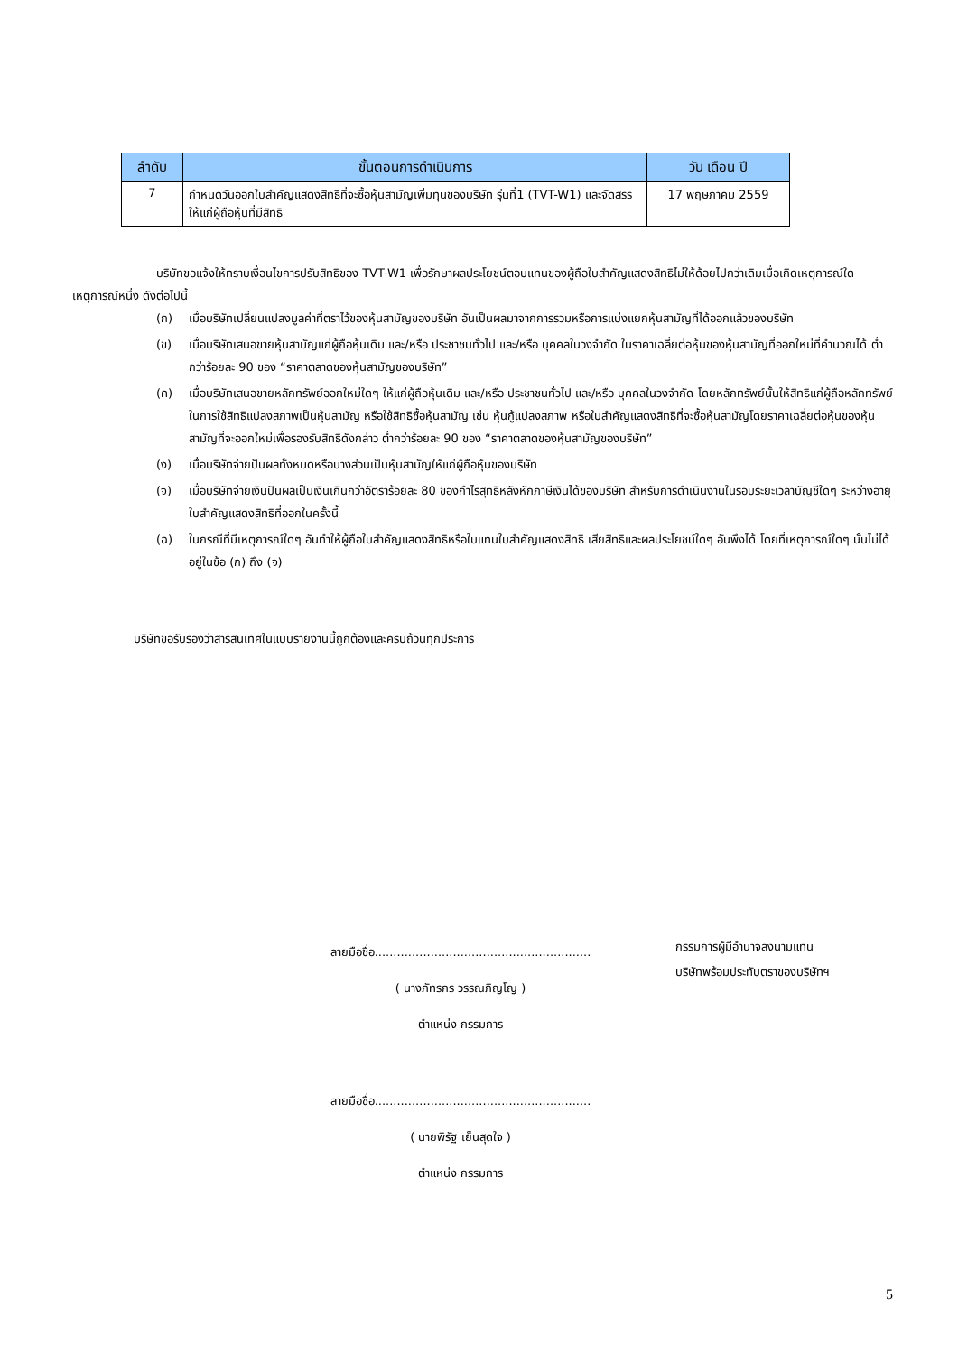| ลำดับ | ขั้นตอนการดำเนินการ | วัน เดือน ปี |
| --- | --- | --- |
| 7 | กำหนดวันออกใบสำคัญแสดงสิทธิที่จะซื้อหุ้นสามัญเพิ่มทุนของบริษัท รุ่นที่1 (TVT-W1) และจัดสรรให้แก่ผู้ถือหุ้นที่มีสิทธิ | 17 พฤษภาคม 2559 |
บริษัทขอแจ้งให้ทราบเงื่อนไขการปรับสิทธิของ TVT-W1 เพื่อรักษาผลประโยชน์ตอบแทนของผู้ถือใบสำคัญแสดงสิทธิไม่ให้ด้อยไปกว่าเดิมเมื่อเกิดเหตุการณ์ใดเหตุการณ์หนึ่ง ดังต่อไปนี้
(ก) เมื่อบริษัทเปลี่ยนแปลงมูลค่าที่ตราไว้ของหุ้นสามัญของบริษัท อันเป็นผลมาจากการรวมหรือการแบ่งแยกหุ้นสามัญที่ได้ออกแล้วของบริษัท
(ข) เมื่อบริษัทเสนอขายหุ้นสามัญแก่ผู้ถือหุ้นเดิม และ/หรือ ประชาชนทั่วไป และ/หรือ บุคคลในวงจำกัด ในราคาเฉลี่ยต่อหุ้นของหุ้นสามัญที่ออกใหม่ที่คำนวณได้ ต่ำกว่าร้อยละ 90 ของ “ราคาตลาดของหุ้นสามัญของบริษัท”
(ค) เมื่อบริษัทเสนอขายหลักทรัพย์ออกใหม่ใดๆ ให้แก่ผู้ถือหุ้นเดิม และ/หรือ ประชาชนทั่วไป และ/หรือ บุคคลในวงจำกัด โดยหลักทรัพย์นั้นให้สิทธิแก่ผู้ถือหลักทรัพย์ในการใช้สิทธิแปลงสภาพเป็นหุ้นสามัญ หรือใช้สิทธิซื้อหุ้นสามัญ เช่น หุ้นกู้แปลงสภาพ หรือใบสำคัญแสดงสิทธิที่จะซื้อหุ้นสามัญโดยราคาเฉลี่ยต่อหุ้นของหุ้นสามัญที่จะออกใหม่เพื่อรองรับสิทธิดังกล่าว ต่ำกว่าร้อยละ 90 ของ “ราคาตลาดของหุ้นสามัญของบริษัท”
(ง) เมื่อบริษัทจ่ายปันผลทั้งหมดหรือบางส่วนเป็นหุ้นสามัญให้แก่ผู้ถือหุ้นของบริษัท
(จ) เมื่อบริษัทจ่ายเงินปันผลเป็นเงินเกินกว่าอัตราร้อยละ 80 ของกำไรสุทธิหลังหักภาษีเงินได้ของบริษัท สำหรับการดำเนินงานในรอบระยะเวลาบัญชีใดๆ ระหว่างอายุใบสำคัญแสดงสิทธิที่ออกในครั้งนี้
(ฉ) ในกรณีที่มีเหตุการณ์ใดๆ อันทำให้ผู้ถือใบสำคัญแสดงสิทธิหรือใบแทนใบสำคัญแสดงสิทธิ เสียสิทธิและผลประโยชน์ใดๆ อันพึงได้ โดยที่เหตุการณ์ใดๆ นั้นไม่ได้อยู่ในข้อ (ก) ถึง (จ)
บริษัทขอรับรองว่าสารสนเทศในแบบรายงานนี้ถูกต้องและครบถ้วนทุกประการ
ลายมือชื่อ..........................................................
( นางภัทรภร วรรณภิญโญ )
ตำแหน่ง กรรมการ
ลายมือชื่อ..........................................................
( นายพิรัฐ เย็นสุดใจ )
ตำแหน่ง กรรมการ
กรรมการผู้มีอำนาจลงนามแทน
บริษัทพร้อมประทับตราของบริษัทฯ
5